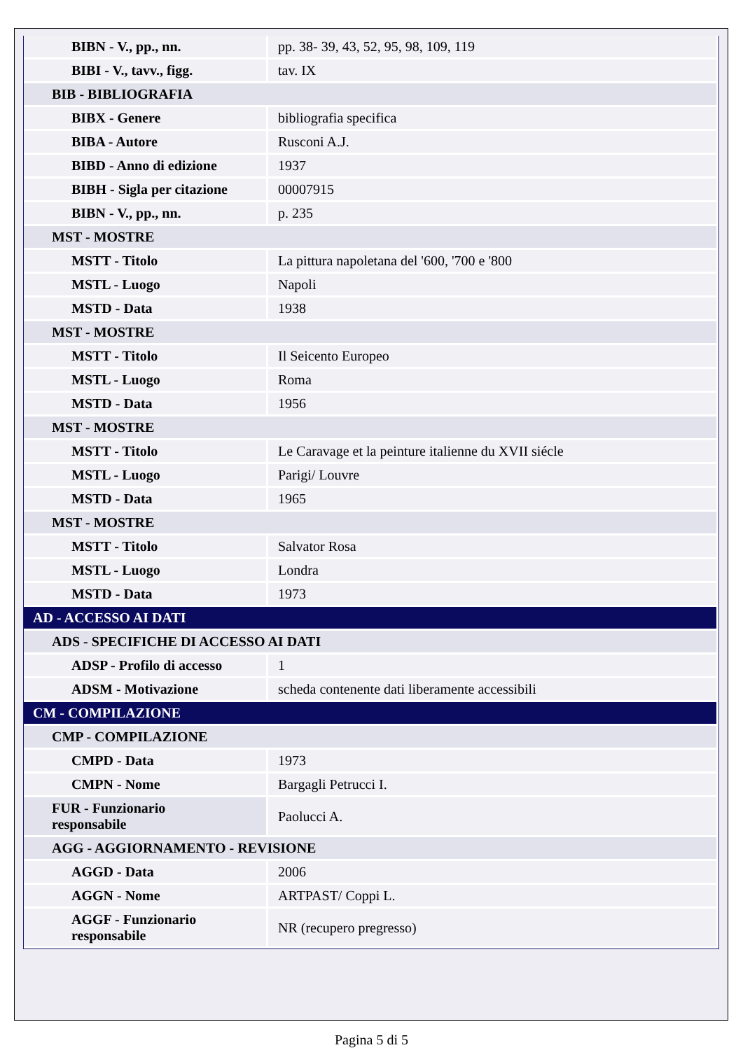| BIBN - V., pp., nn. | pp. 38- 39, 43, 52, 95, 98, 109, 119 |
| BIBI - V., tavv., figg. | tav. IX |
| BIB - BIBLIOGRAFIA | |
| BIBX - Genere | bibliografia specifica |
| BIBA - Autore | Rusconi A.J. |
| BIBD - Anno di edizione | 1937 |
| BIBH - Sigla per citazione | 00007915 |
| BIBN - V., pp., nn. | p. 235 |
| MST - MOSTRE | |
| MSTT - Titolo | La pittura napoletana del '600, '700 e '800 |
| MSTL - Luogo | Napoli |
| MSTD - Data | 1938 |
| MST - MOSTRE | |
| MSTT - Titolo | Il Seicento Europeo |
| MSTL - Luogo | Roma |
| MSTD - Data | 1956 |
| MST - MOSTRE | |
| MSTT - Titolo | Le Caravage et la peinture italienne du XVII siécle |
| MSTL - Luogo | Parigi/ Louvre |
| MSTD - Data | 1965 |
| MST - MOSTRE | |
| MSTT - Titolo | Salvator Rosa |
| MSTL - Luogo | Londra |
| MSTD - Data | 1973 |
| AD - ACCESSO AI DATI | |
| ADS - SPECIFICHE DI ACCESSO AI DATI | |
| ADSP - Profilo di accesso | 1 |
| ADSM - Motivazione | scheda contenente dati liberamente accessibili |
| CM - COMPILAZIONE | |
| CMP - COMPILAZIONE | |
| CMPD - Data | 1973 |
| CMPN - Nome | Bargagli Petrucci I. |
| FUR - Funzionario responsabile | Paolucci A. |
| AGG - AGGIORNAMENTO - REVISIONE | |
| AGGD - Data | 2006 |
| AGGN - Nome | ARTPAST/ Coppi L. |
| AGGF - Funzionario responsabile | NR (recupero pregresso) |
Pagina 5 di 5